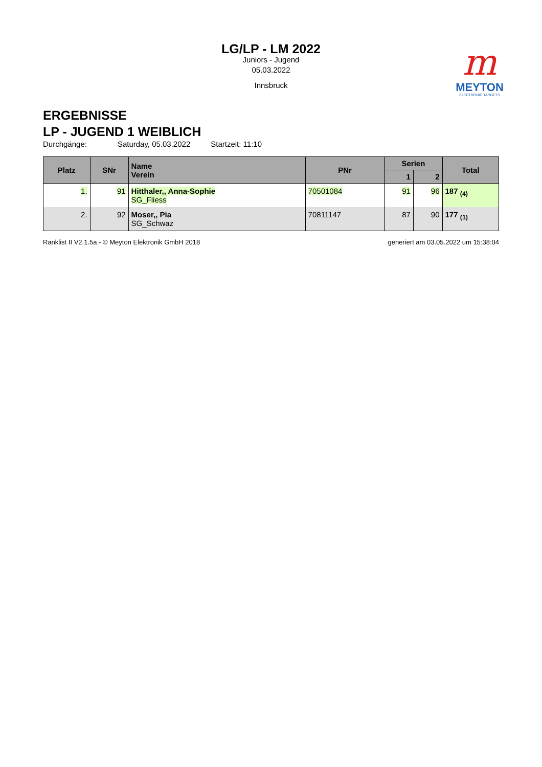LG/LP - LM 2022
Juniors - Jugend
05.03.2022
Innsbruck
m
MEYTON
ELECTRONIC TARGETS
ERGEBNISSE
LP - JUGEND 1 WEIBLICH
Durchgänge: Saturday, 05.03.2022 Startzeit: 11:10
| Platz | SNr | Name Verein | PNr | Serien | | Total |
| --- | --- | --- | --- | --- | --- | --- |
| | | | | 1 | 2 | |
| 1. | 91 | Hitthaler,, Anna-Sophie SG_Fliess | 70501084 | 91 | 96 | 187 <sub>(4)</sub> |
| 2. | 92 | Moser,, Pia SG_Schwaz | 70811147 | 87 | 90 | 177 <sub>(1)</sub> |
Ranklist II V2.1.5a - © Meyton Elektronik GmbH 2018 generiert am 03.05.2022 um 15:38:04